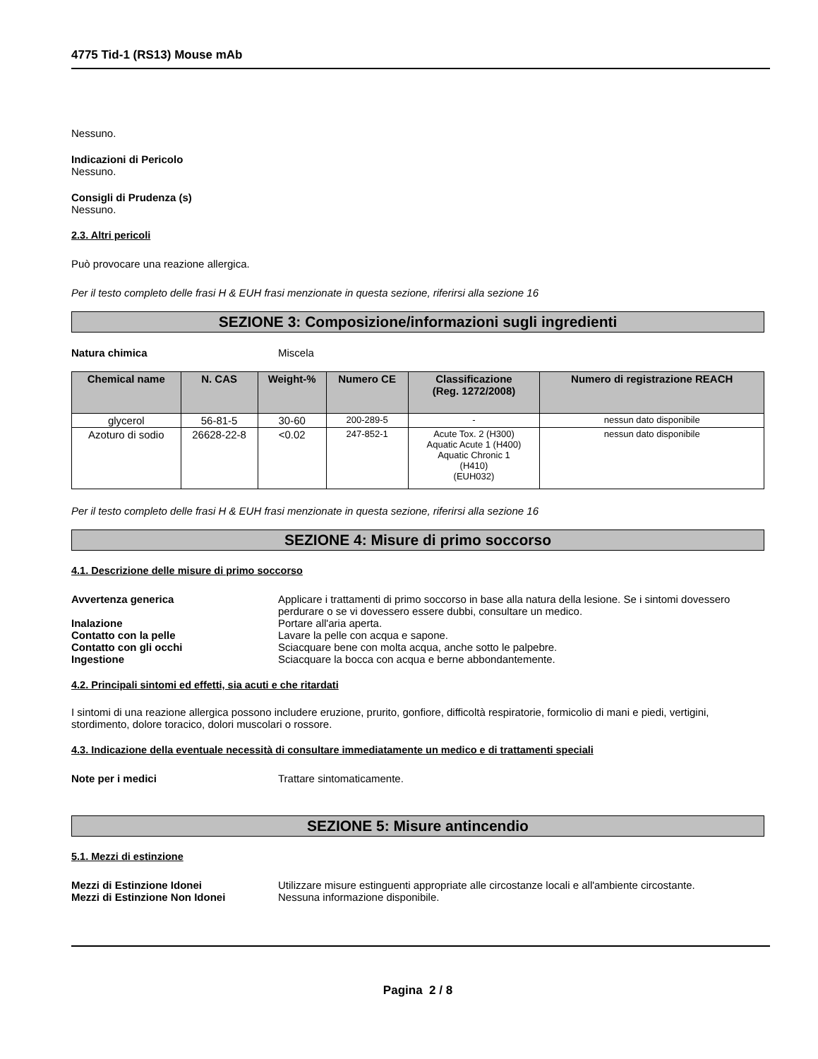4775 Tid-1 (RS13) Mouse mAb
Nessuno.
Indicazioni di Pericolo
Nessuno.
Consigli di Prudenza (s)
Nessuno.
2.3. Altri pericoli
Può provocare una reazione allergica.
Per il testo completo delle frasi H & EUH frasi menzionate in questa sezione, riferirsi alla sezione 16
SEZIONE 3: Composizione/informazioni sugli ingredienti
Natura chimica Miscela
| Chemical name | N. CAS | Weight-% | Numero CE | Classificazione (Reg. 1272/2008) | Numero di registrazione REACH |
| --- | --- | --- | --- | --- | --- |
| glycerol | 56-81-5 | 30-60 | 200-289-5 | - | nessun dato disponibile |
| Azoturo di sodio | 26628-22-8 | <0.02 | 247-852-1 | Acute Tox. 2 (H300) Aquatic Acute 1 (H400) Aquatic Chronic 1 (H410) (EUH032) | nessun dato disponibile |
Per il testo completo delle frasi H & EUH frasi menzionate in questa sezione, riferirsi alla sezione 16
SEZIONE 4: Misure di primo soccorso
4.1. Descrizione delle misure di primo soccorso
Avvertenza generica Applicare i trattamenti di primo soccorso in base alla natura della lesione. Se i sintomi dovessero perdurare o se vi dovessero essere dubbi, consultare un medico.
Inalazione Portare all'aria aperta.
Contatto con la pelle Lavare la pelle con acqua e sapone.
Contatto con gli occhi Sciacquare bene con molta acqua, anche sotto le palpebre.
Ingestione Sciacquare la bocca con acqua e berne abbondantemente.
4.2. Principali sintomi ed effetti, sia acuti e che ritardati
I sintomi di una reazione allergica possono includere eruzione, prurito, gonfiore, difficoltà respiratorie, formicolio di mani e piedi, vertigini, stordimento, dolore toracico, dolori muscolari o rossore.
4.3. Indicazione della eventuale necessità di consultare immediatamente un medico e di trattamenti speciali
Note per i medici Trattare sintomaticamente.
SEZIONE 5: Misure antincendio
5.1. Mezzi di estinzione
Mezzi di Estinzione Idonei Utilizzare misure estinguenti appropriate alle circostanze locali e all'ambiente circostante.
Mezzi di Estinzione Non Idonei Nessuna informazione disponibile.
Pagina 2 / 8